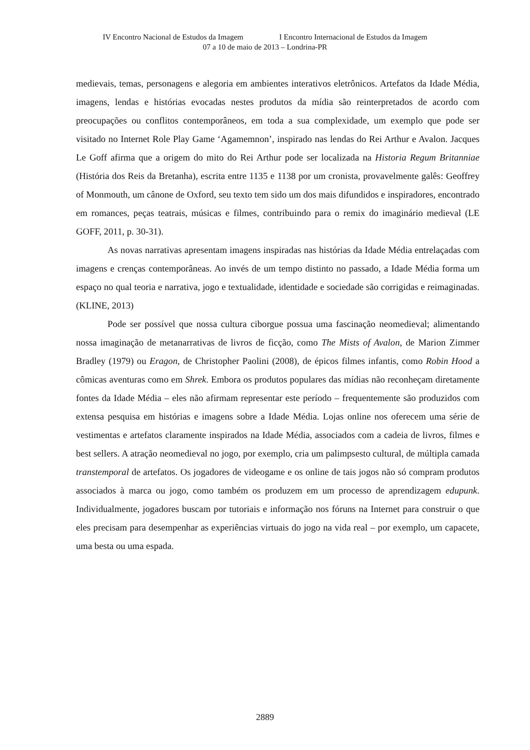IV Encontro Nacional de Estudos da Imagem I Encontro Internacional de Estudos da Imagem
07 a 10 de maio de 2013 – Londrina-PR
medievais, temas, personagens e alegoria em ambientes interativos eletrônicos. Artefatos da Idade Média, imagens, lendas e histórias evocadas nestes produtos da mídia são reinterpretados de acordo com preocupações ou conflitos contemporâneos, em toda a sua complexidade, um exemplo que pode ser visitado no Internet Role Play Game ‘Agamemnon’, inspirado nas lendas do Rei Arthur e Avalon. Jacques Le Goff afirma que a origem do mito do Rei Arthur pode ser localizada na Historia Regum Britanniae (História dos Reis da Bretanha), escrita entre 1135 e 1138 por um cronista, provavelmente galês: Geoffrey of Monmouth, um cânone de Oxford, seu texto tem sido um dos mais difundidos e inspiradores, encontrado em romances, peças teatrais, músicas e filmes, contribuindo para o remix do imaginário medieval (LE GOFF, 2011, p. 30-31).
As novas narrativas apresentam imagens inspiradas nas histórias da Idade Média entrelaçadas com imagens e crenças contemporâneas. Ao invés de um tempo distinto no passado, a Idade Média forma um espaço no qual teoria e narrativa, jogo e textualidade, identidade e sociedade são corrigidas e reimaginadas. (KLINE, 2013)
Pode ser possível que nossa cultura ciborgue possua uma fascinação neomedieval; alimentando nossa imaginação de metanarrativas de livros de ficção, como The Mists of Avalon, de Marion Zimmer Bradley (1979) ou Eragon, de Christopher Paolini (2008), de épicos filmes infantis, como Robin Hood a cômicas aventuras como em Shrek. Embora os produtos populares das mídias não reconheçam diretamente fontes da Idade Média – eles não afirmam representar este período – frequentemente são produzidos com extensa pesquisa em histórias e imagens sobre a Idade Média. Lojas online nos oferecem uma série de vestimentas e artefatos claramente inspirados na Idade Média, associados com a cadeia de livros, filmes e best sellers. A atração neomedieval no jogo, por exemplo, cria um palimpsesto cultural, de múltipla camada transtemporal de artefatos. Os jogadores de videogame e os online de tais jogos não só compram produtos associados à marca ou jogo, como também os produzem em um processo de aprendizagem edupunk. Individualmente, jogadores buscam por tutoriais e informação nos fóruns na Internet para construir o que eles precisam para desempenhar as experiências virtuais do jogo na vida real – por exemplo, um capacete, uma besta ou uma espada.
2889